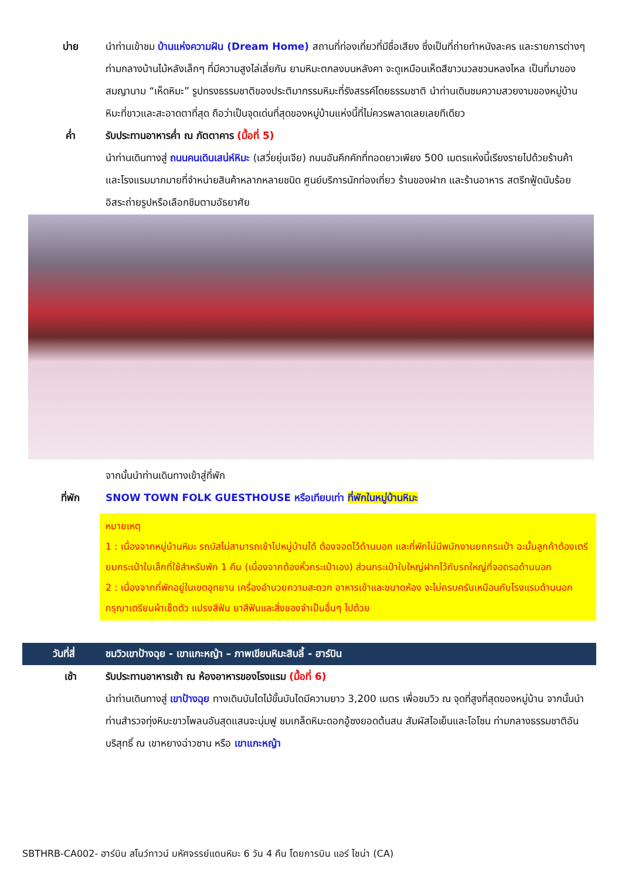บ่าย นำท่านเข้าชม บ้านแห่งความฝัน (Dream Home) สถานที่ท่องเที่ยวที่มีชื่อเสียง ซึ่งเป็นที่ถ่ายทำหนังละคร และรายการต่างๆ ท่ามกลางบ้านไม้หลังเล็กๆ ที่มีความสูงไล่เลี่ยกัน ยามหิมะตกลงบนหลังคา จะดูเหมือนเห็ดสีขาวนวลชวนหลงไหล เป็นที่มาของสมญานาม “เห็ดหิมะ” รูปทรงธรรมชาติของประติมากรรมหิมะที่รังสรรค์โดยธรรมชาติ นำท่านเดินชมความสวยงามของหมู่บ้าน หิมะที่ขาวและสะอาดตาที่สุด ถือว่าเป็นจุดเด่นที่สุดของหมู่บ้านแห่งนี้ที่ไม่ควรพลาดเลยเลยทีเดียว
ค่ำ รับประทานอาหารค่ำ ณ ภัตตาคาร (มื้อที่ 5)
นำท่านเดินทางสู่ ถนนคนเดินเสน่ห์หิมะ (เสวี่ยยุ่นเจีย) ถนนอันคึกคักที่ทอดยาวเพียง 500 เมตรแห่งนี้เรียงรายไปด้วยร้านค้าและโรงแรมมากมายที่จำหน่ายสินค้าหลากหลายชนิด ศูนย์บริการนักท่องเที่ยว ร้านของฝาก และร้านอาหาร สตรีทฟู้ดนับร้อย อิสระถ่ายรูปหรือเลือกชิมตามอัธยาศัย
จากนั้นนำท่านเดินทางเข้าสู่ที่พัก
ที่พัก SNOW TOWN FOLK GUESTHOUSE หรือเทียบเท่า ที่พักในหมู่บ้านหิมะ
หมายเหตุ
1 : เนื่องจากหมู่บ้านหิมะ รถบัสไม่สามารถเข้าไปหมู่บ้านได้ ต้องจอดไว้ด้านนอก และที่พักไม่มีพนักงานยกกระเป๋า ฉะนั้นลูกค้าต้องเตรียมกระเป๋าใบเล็กที่ใช้สำหรับพัก 1 คืน (เนื่องจากต้องหิ้วกระเป๋าเอง) ส่วนกระเป๋าใบใหญ่ฝากไว้กับรถใหญ่ที่จอดรอด้านนอก
2 : เนื่องจากที่พักอยู่ในเขตอุทยาน เครื่องอำนวยความสะดวก อาหารเช้าและขนาดห้อง จะไม่ครบครันเหมือนกับโรงแรมด้านนอก กรุณาเตรียมผ้าเช็ดตัว แปรงสีฟัน ยาสีฟันและสิ่งของจำเป็นอื่นๆ ไปด้วย
วันที่สี่
ชมวิวเขาป้างฉุย - เขาแกะหญ้า – ภาพเขียนหิมะสิบลี้ - ฮาร์บิน
เช้า รับประทานอาหารเช้า ณ ห้องอาหารของโรงแรม (มื้อที่ 6)
นำท่านเดินทางสู่ เขาป้างฉุย ทางเดินบันไดไม้ขั้นบันไดมีความยาว 3,200 เมตร เพื่อชมวิว ณ จุดที่สูงที่สุดของหมู่บ้าน จากนั้นนำท่านสำรวจทุ่งหิมะขาวโพลนอันสุดแสนจะนุ่มฟู ชมเกล็ดหิมะดอกอู้ซงยอดต้นสน สัมผัสไอเย็นและโอโซน ท่ามกลางธรรมชาติอันบริสุทธิ์ ณ เขาหยางฉ่าวซาน หรือ เขาแกะหญ้า
SBTHRB-CA002- ฮาร์บิน สโนว์ทาวน์ มหัศจรรย์แดนหิมะ 6 วัน 4 คืน โดยการบิน แอร์ ไชน่า (CA)